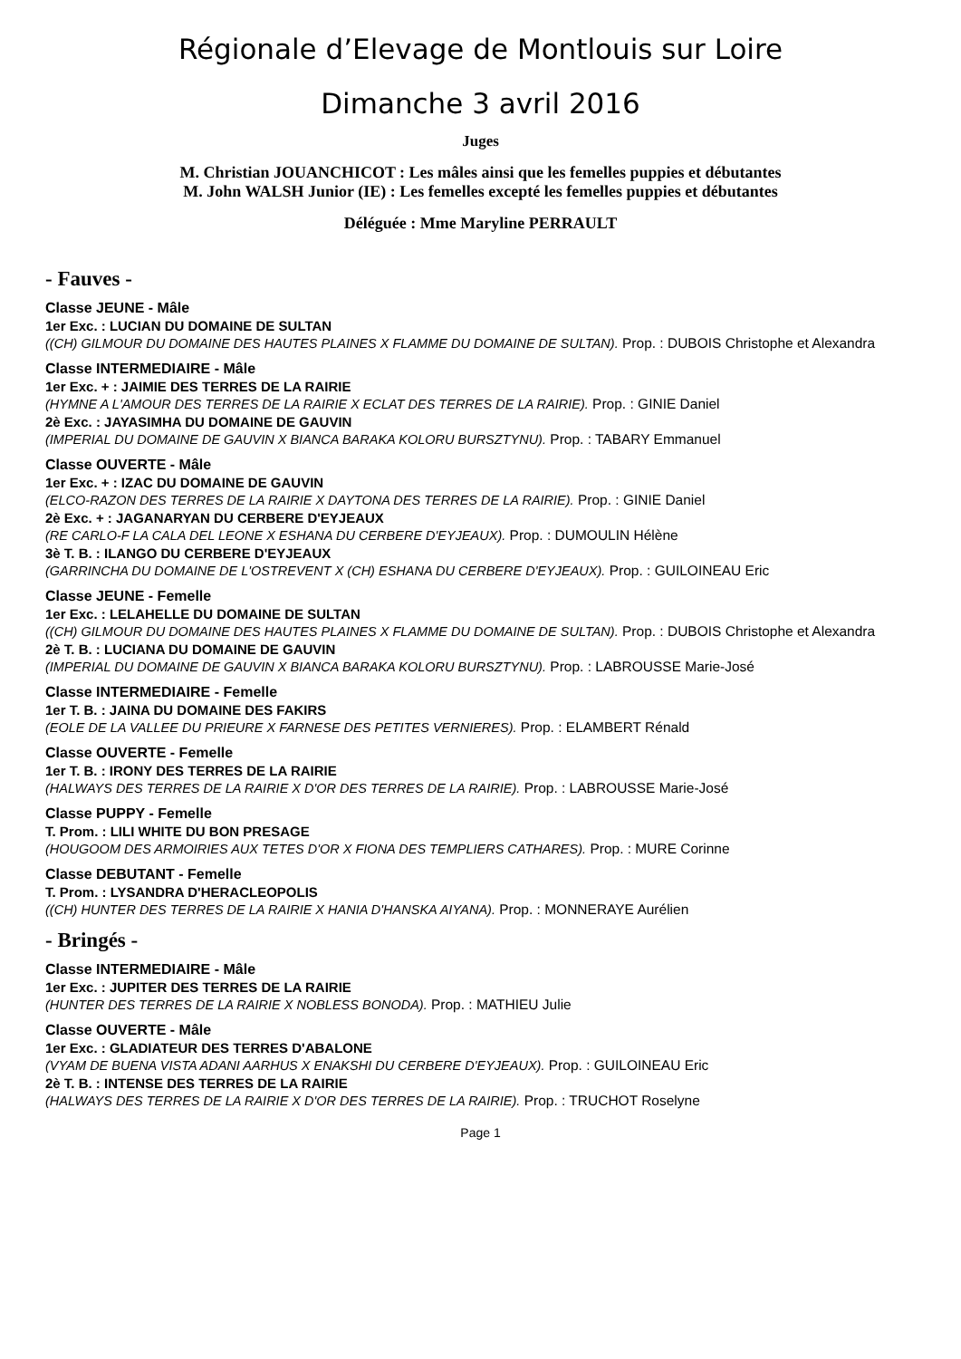Régionale d’Elevage de Montlouis sur Loire
Dimanche 3 avril 2016
Juges
M. Christian JOUANCHICOT : Les mâles ainsi que les femelles puppies et débutantes
M. John WALSH Junior (IE) : Les femelles excepté les femelles puppies et débutantes
Déléguée : Mme Maryline PERRAULT
- Fauves -
Classe JEUNE - Mâle
1er Exc. : LUCIAN DU DOMAINE DE SULTAN
((CH) GILMOUR DU DOMAINE DES HAUTES PLAINES X FLAMME DU DOMAINE DE SULTAN). Prop. : DUBOIS Christophe et Alexandra
Classe INTERMEDIAIRE - Mâle
1er Exc. + : JAIMIE DES TERRES DE LA RAIRIE
(HYMNE A L'AMOUR DES TERRES DE LA RAIRIE X ECLAT DES TERRES DE LA RAIRIE). Prop. : GINIE Daniel
2è Exc. : JAYASIMHA DU DOMAINE DE GAUVIN
(IMPERIAL DU DOMAINE DE GAUVIN X BIANCA BARAKA KOLORU BURSZTYNU). Prop. : TABARY Emmanuel
Classe OUVERTE - Mâle
1er Exc. + : IZAC DU DOMAINE DE GAUVIN
(ELCO-RAZON DES TERRES DE LA RAIRIE X DAYTONA DES TERRES DE LA RAIRIE). Prop. : GINIE Daniel
2è Exc. + : JAGANARYAN DU CERBERE D'EYJEAUX
(RE CARLO-F LA CALA DEL LEONE X ESHANA DU CERBERE D'EYJEAUX). Prop. : DUMOULIN Hélène
3è T. B. : ILANGO DU CERBERE D'EYJEAUX
(GARRINCHA DU DOMAINE DE L'OSTREVENT X (CH) ESHANA DU CERBERE D'EYJEAUX). Prop. : GUILOINEAU Eric
Classe JEUNE - Femelle
1er Exc. : LELAHELLE DU DOMAINE DE SULTAN
((CH) GILMOUR DU DOMAINE DES HAUTES PLAINES X FLAMME DU DOMAINE DE SULTAN). Prop. : DUBOIS Christophe et Alexandra
2è T. B. : LUCIANA DU DOMAINE DE GAUVIN
(IMPERIAL DU DOMAINE DE GAUVIN X BIANCA BARAKA KOLORU BURSZTYNU). Prop. : LABROUSSE Marie-José
Classe INTERMEDIAIRE - Femelle
1er T. B. : JAINA DU DOMAINE DES FAKIRS
(EOLE DE LA VALLEE DU PRIEURE X FARNESE DES PETITES VERNIERES). Prop. : ELAMBERT Rénald
Classe OUVERTE - Femelle
1er T. B. : IRONY DES TERRES DE LA RAIRIE
(HALWAYS DES TERRES DE LA RAIRIE X D'OR DES TERRES DE LA RAIRIE). Prop. : LABROUSSE Marie-José
Classe PUPPY - Femelle
T. Prom. : LILI WHITE DU BON PRESAGE
(HOUGOOM DES ARMOIRIES AUX TETES D'OR X FIONA DES TEMPLIERS CATHARES). Prop. : MURE Corinne
Classe DEBUTANT - Femelle
T. Prom. : LYSANDRA D'HERACLEOPOLIS
((CH) HUNTER DES TERRES DE LA RAIRIE X HANIA D'HANSKA AIYANA). Prop. : MONNERAYE Aurélien
- Bringés -
Classe INTERMEDIAIRE - Mâle
1er Exc. : JUPITER DES TERRES DE LA RAIRIE
(HUNTER DES TERRES DE LA RAIRIE X NOBLESS BONODA). Prop. : MATHIEU Julie
Classe OUVERTE - Mâle
1er Exc. : GLADIATEUR DES TERRES D'ABALONE
(VYAM DE BUENA VISTA ADANI AARHUS X ENAKSHI DU CERBERE D'EYJEAUX). Prop. : GUILOINEAU Eric
2è T. B. : INTENSE DES TERRES DE LA RAIRIE
(HALWAYS DES TERRES DE LA RAIRIE X D'OR DES TERRES DE LA RAIRIE). Prop. : TRUCHOT Roselyne
Page 1